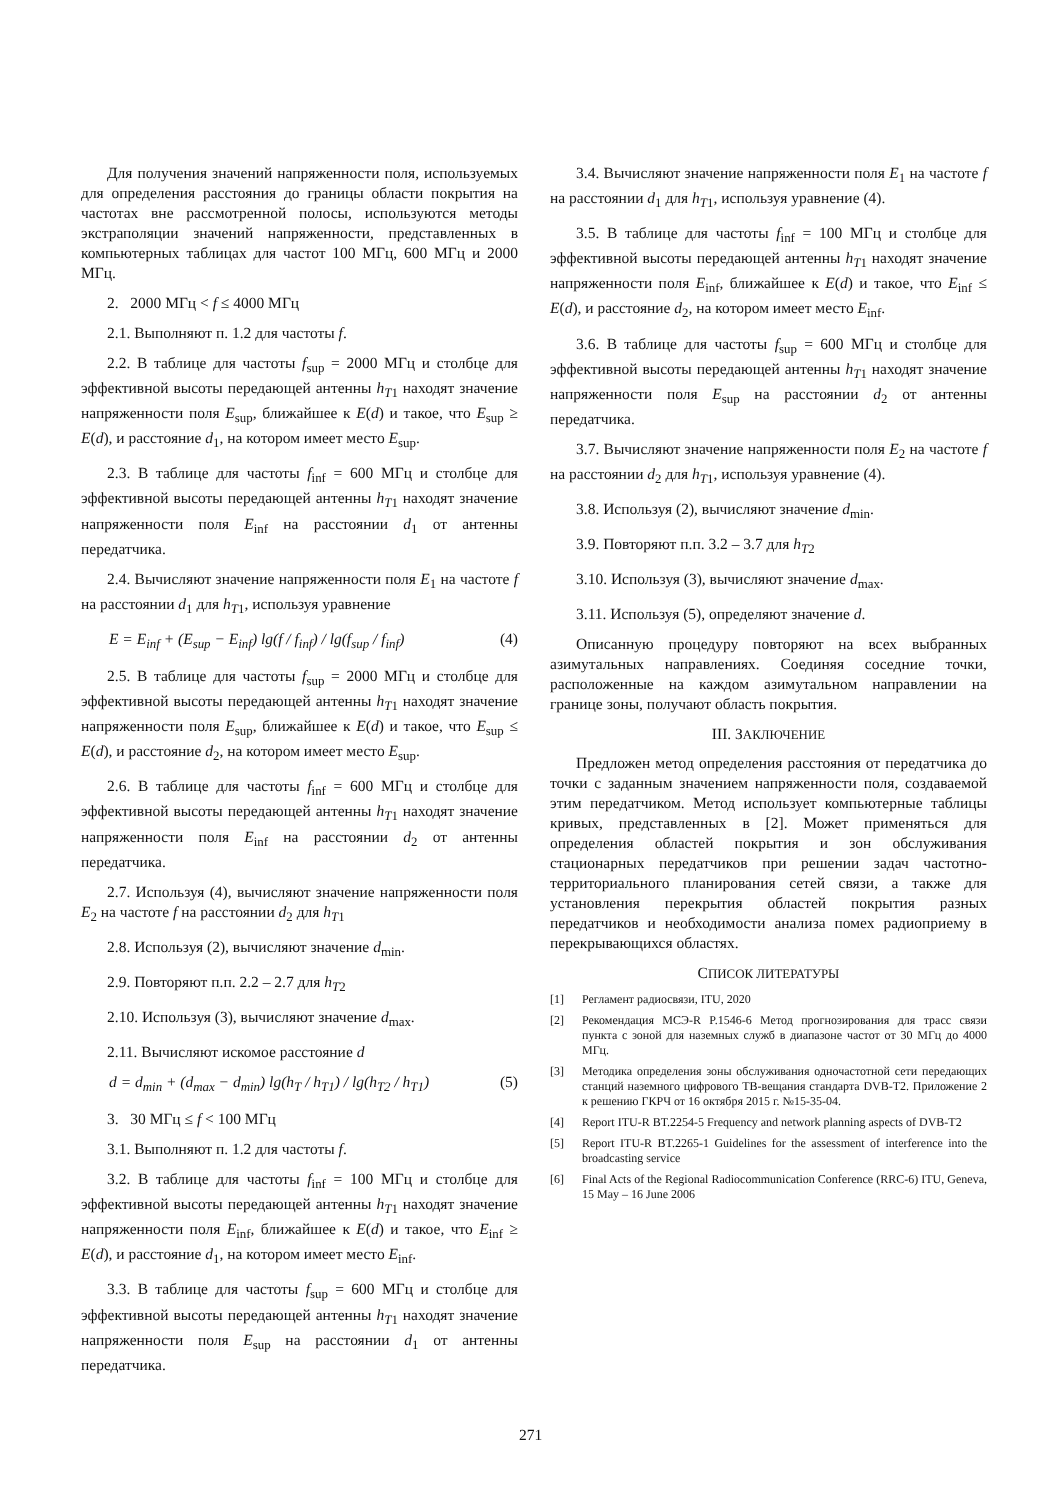Для получения значений напряженности поля, используемых для определения расстояния до границы области покрытия на частотах вне рассмотренной полосы, используются методы экстраполяции значений напряженности, представленных в компьютерных таблицах для частот 100 МГц, 600 МГц и 2000 МГц.
2. 2000 МГц < f ≤ 4000 МГц
2.1. Выполняют п. 1.2 для частоты f.
2.2. В таблице для частоты f<sub>sup</sub> = 2000 МГц и столбце для эффективной высоты передающей антенны h<sub>T</sub><sub>1</sub> находят значение напряженности поля E<sub>sup</sub>, ближайшее к E(d) и такое, что E<sub>sup</sub> ≥ E(d), и расстояние d<sub>1</sub>, на котором имеет место E<sub>sup</sub>.
2.3. В таблице для частоты f<sub>inf</sub> = 600 МГц и столбце для эффективной высоты передающей антенны h<sub>T</sub><sub>1</sub> находят значение напряженности поля E<sub>inf</sub> на расстоянии d<sub>1</sub> от антенны передатчика.
2.4. Вычисляют значение напряженности поля E<sub>1</sub> на частоте f на расстоянии d<sub>1</sub> для h<sub>T</sub><sub>1</sub>, используя уравнение
E = E<sub>inf</sub> + (E<sub>sup</sub> − E<sub>inf</sub>) lg(f / f<sub>inf</sub>) / lg(f<sub>sup</sub> / f<sub>inf</sub>) (4)
2.5. В таблице для частоты f<sub>sup</sub> = 2000 МГц и столбце для эффективной высоты передающей антенны h<sub>T</sub><sub>1</sub> находят значение напряженности поля E<sub>sup</sub>, ближайшее к E(d) и такое, что E<sub>sup</sub> ≤ E(d), и расстояние d<sub>2</sub>, на котором имеет место E<sub>sup</sub>.
2.6. В таблице для частоты f<sub>inf</sub> = 600 МГц и столбце для эффективной высоты передающей антенны h<sub>T</sub><sub>1</sub> находят значение напряженности поля E<sub>inf</sub> на расстоянии d<sub>2</sub> от антенны передатчика.
2.7. Используя (4), вычисляют значение напряженности поля E<sub>2</sub> на частоте f на расстоянии d<sub>2</sub> для h<sub>T</sub><sub>1</sub>
2.8. Используя (2), вычисляют значение d<sub>min</sub>.
2.9. Повторяют п.п. 2.2 – 2.7 для h<sub>T</sub><sub>2</sub>
2.10. Используя (3), вычисляют значение d<sub>max</sub>.
2.11. Вычисляют искомое расстояние d
d = d<sub>min</sub> + (d<sub>max</sub> − d<sub>min</sub>) lg(h<sub>T</sub> / h<sub>T1</sub>) / lg(h<sub>T2</sub> / h<sub>T1</sub>) (5)
3. 30 МГц ≤ f < 100 МГц
3.1. Выполняют п. 1.2 для частоты f.
3.2. В таблице для частоты f<sub>inf</sub> = 100 МГц и столбце для эффективной высоты передающей антенны h<sub>T</sub><sub>1</sub> находят значение напряженности поля E<sub>inf</sub>, ближайшее к E(d) и такое, что E<sub>inf</sub> ≥ E(d), и расстояние d<sub>1</sub>, на котором имеет место E<sub>inf</sub>.
3.3. В таблице для частоты f<sub>sup</sub> = 600 МГц и столбце для эффективной высоты передающей антенны h<sub>T</sub><sub>1</sub> находят значение напряженности поля E<sub>sup</sub> на расстоянии d<sub>1</sub> от антенны передатчика.
3.4. Вычисляют значение напряженности поля E<sub>1</sub> на частоте f на расстоянии d<sub>1</sub> для h<sub>T</sub><sub>1</sub>, используя уравнение (4).
3.5. В таблице для частоты f<sub>inf</sub> = 100 МГц и столбце для эффективной высоты передающей антенны h<sub>T</sub><sub>1</sub> находят значение напряженности поля E<sub>inf</sub>, ближайшее к E(d) и такое, что E<sub>inf</sub> ≤ E(d), и расстояние d<sub>2</sub>, на котором имеет место E<sub>inf</sub>.
3.6. В таблице для частоты f<sub>sup</sub> = 600 МГц и столбце для эффективной высоты передающей антенны h<sub>T</sub><sub>1</sub> находят значение напряженности поля E<sub>sup</sub> на расстоянии d<sub>2</sub> от антенны передатчика.
3.7. Вычисляют значение напряженности поля E<sub>2</sub> на частоте f на расстоянии d<sub>2</sub> для h<sub>T</sub><sub>1</sub>, используя уравнение (4).
3.8. Используя (2), вычисляют значение d<sub>min</sub>.
3.9. Повторяют п.п. 3.2 – 3.7 для h<sub>T</sub><sub>2</sub>
3.10. Используя (3), вычисляют значение d<sub>max</sub>.
3.11. Используя (5), определяют значение d.
Описанную процедуру повторяют на всех выбранных азимутальных направлениях. Соединяя соседние точки, расположенные на каждом азимутальном направлении на границе зоны, получают область покрытия.
III. ЗАКЛЮЧЕНИЕ
Предложен метод определения расстояния от передатчика до точки с заданным значением напряженности поля, создаваемой этим передатчиком. Метод использует компьютерные таблицы кривых, представленных в [2]. Может применяться для определения областей покрытия и зон обслуживания стационарных передатчиков при решении задач частотно-территориального планирования сетей связи, а также для установления перекрытия областей покрытия разных передатчиков и необходимости анализа помех радиоприему в перекрывающихся областях.
СПИСОК ЛИТЕРАТУРЫ
[1] Регламент радиосвязи, ITU, 2020
[2] Рекомендация МСЭ-R P.1546-6 Метод прогнозирования для трасс связи пункта с зоной для наземных служб в диапазоне частот от 30 МГц до 4000 МГц.
[3] Методика определения зоны обслуживания одночастотной сети передающих станций наземного цифрового ТВ-вещания стандарта DVB-T2. Приложение 2 к решению ГКРЧ от 16 октября 2015 г. №15-35-04.
[4] Report ITU-R BT.2254-5 Frequency and network planning aspects of DVB-T2
[5] Report ITU-R BT.2265-1 Guidelines for the assessment of interference into the broadcasting service
[6] Final Acts of the Regional Radiocommunication Conference (RRC-6) ITU, Geneva, 15 May – 16 June 2006
271